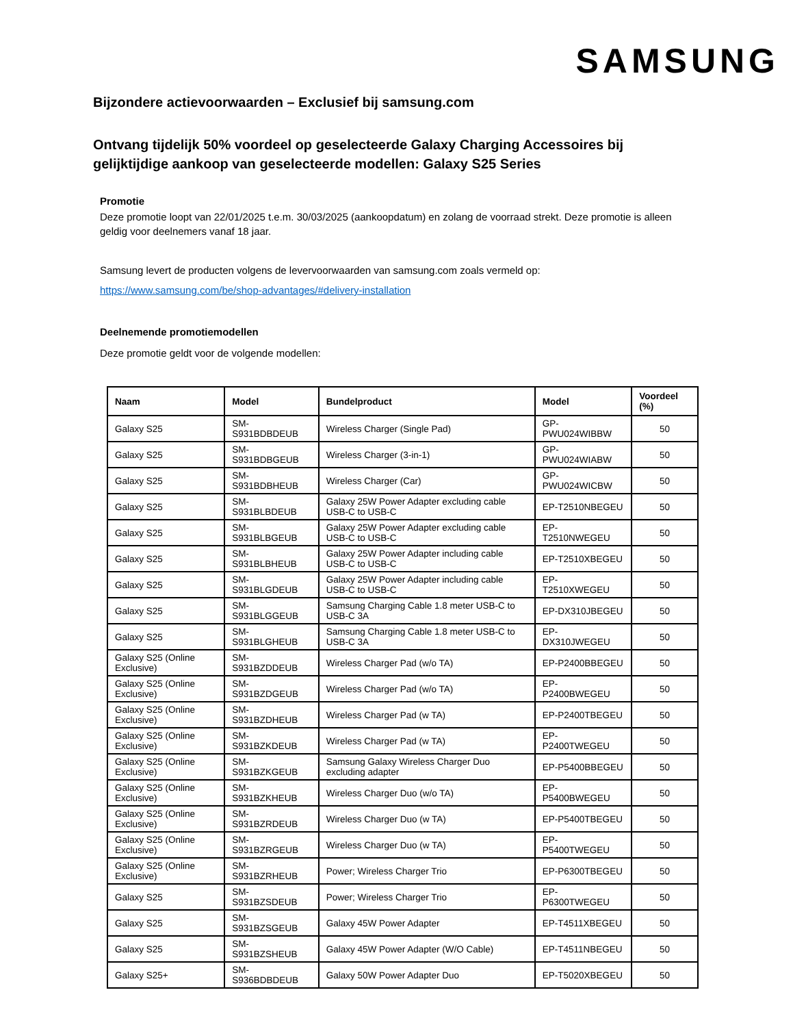SAMSUNG
Bijzondere actievoorwaarden – Exclusief bij samsung.com
Ontvang tijdelijk 50% voordeel op geselecteerde Galaxy Charging Accessoires bij gelijktijdige aankoop van geselecteerde modellen: Galaxy S25 Series
Promotie
Deze promotie loopt van 22/01/2025 t.e.m. 30/03/2025 (aankoopdatum) en zolang de voorraad strekt. Deze promotie is alleen geldig voor deelnemers vanaf 18 jaar.
Samsung levert de producten volgens de levervoorwaarden van samsung.com zoals vermeld op:
https://www.samsung.com/be/shop-advantages/#delivery-installation
Deelnemende promotiemodellen
Deze promotie geldt voor de volgende modellen:
| Naam | Model | Bundelproduct | Model | Voordeel (%) |
| --- | --- | --- | --- | --- |
| Galaxy S25 | SM-S931BDBDEUB | Wireless Charger (Single Pad) | GP-PWU024WIBBW | 50 |
| Galaxy S25 | SM-S931BDBGEUB | Wireless Charger (3-in-1) | GP-PWU024WIABW | 50 |
| Galaxy S25 | SM-S931BDBHEUB | Wireless Charger (Car) | GP-PWU024WICBW | 50 |
| Galaxy S25 | SM-S931BLBDEUB | Galaxy 25W Power Adapter excluding cable USB-C to USB-C | EP-T2510NBEGEU | 50 |
| Galaxy S25 | SM-S931BLBGEUB | Galaxy 25W Power Adapter excluding cable USB-C to USB-C | EP-T2510NWEGEU | 50 |
| Galaxy S25 | SM-S931BLBHEUB | Galaxy 25W Power Adapter including cable USB-C to USB-C | EP-T2510XBEGEU | 50 |
| Galaxy S25 | SM-S931BLGDEUB | Galaxy 25W Power Adapter including cable USB-C to USB-C | EP-T2510XWEGEU | 50 |
| Galaxy S25 | SM-S931BLGGEUB | Samsung Charging Cable 1.8 meter USB-C to USB-C 3A | EP-DX310JBEGEU | 50 |
| Galaxy S25 | SM-S931BLGHEUB | Samsung Charging Cable 1.8 meter USB-C to USB-C 3A | EP-DX310JWEGEU | 50 |
| Galaxy S25 (Online Exclusive) | SM-S931BZDDEUB | Wireless Charger Pad (w/o TA) | EP-P2400BBEGEU | 50 |
| Galaxy S25 (Online Exclusive) | SM-S931BZDGEUB | Wireless Charger Pad (w/o TA) | EP-P2400BWEGEU | 50 |
| Galaxy S25 (Online Exclusive) | SM-S931BZDHEUB | Wireless Charger Pad (w TA) | EP-P2400TBEGEU | 50 |
| Galaxy S25 (Online Exclusive) | SM-S931BZKDEUB | Wireless Charger Pad (w TA) | EP-P2400TWEGEU | 50 |
| Galaxy S25 (Online Exclusive) | SM-S931BZKGEUB | Samsung Galaxy Wireless Charger Duo excluding adapter | EP-P5400BBEGEU | 50 |
| Galaxy S25 (Online Exclusive) | SM-S931BZKHEUB | Wireless Charger Duo (w/o TA) | EP-P5400BWEGEU | 50 |
| Galaxy S25 (Online Exclusive) | SM-S931BZRDEUB | Wireless Charger Duo (w TA) | EP-P5400TBEGEU | 50 |
| Galaxy S25 (Online Exclusive) | SM-S931BZRGEUB | Wireless Charger Duo (w TA) | EP-P5400TWEGEU | 50 |
| Galaxy S25 (Online Exclusive) | SM-S931BZRHEUB | Power; Wireless Charger Trio | EP-P6300TBEGEU | 50 |
| Galaxy S25 | SM-S931BZSDEUB | Power; Wireless Charger Trio | EP-P6300TWEGEU | 50 |
| Galaxy S25 | SM-S931BZSGEUB | Galaxy 45W Power Adapter | EP-T4511XBEGEU | 50 |
| Galaxy S25 | SM-S931BZSHEUB | Galaxy 45W Power Adapter (W/O Cable) | EP-T4511NBEGEU | 50 |
| Galaxy S25+ | SM-S936BDBDEUB | Galaxy 50W Power Adapter Duo | EP-T5020XBEGEU | 50 |